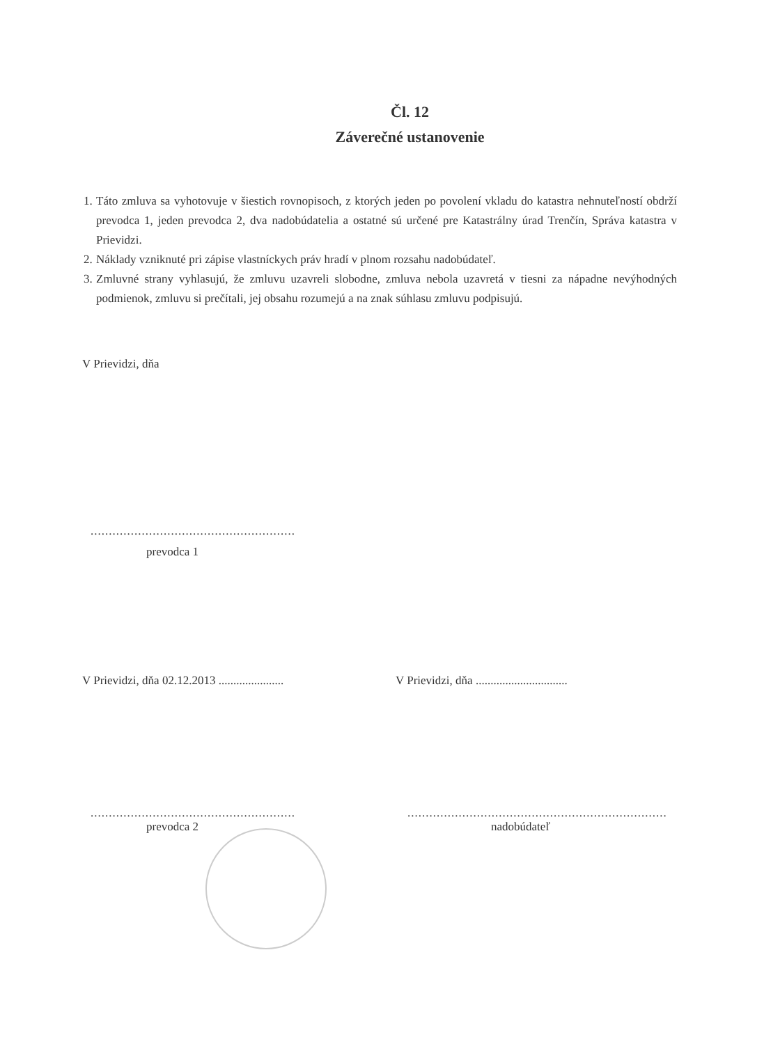Čl. 12
Záverečné ustanovenie
1. Táto zmluva sa vyhotovuje v šiestich rovnopisoch, z ktorých jeden po povolení vkladu do katastra nehnuteľností obdrží prevodca 1, jeden prevodca 2, dva nadobúdatelia a ostatné sú určené pre Katastrálny úrad Trenčín, Správa katastra v Prievidzi.
2. Náklady vzniknuté pri zápise vlastníckych práv hradí v plnom rozsahu nadobúdateľ.
3. Zmluvné strany vyhlasujú, že zmluvu uzavreli slobodne, zmluva nebola uzavretá v tiesni za nápadne nevýhodných podmienok, zmluvu si prečítali, jej obsahu rozumejú a na znak súhlasu zmluvu podpisujú.
V Prievidzi, dňa
........................................................
prevodca 1
V Prievidzi, dňa 02.12.2013 ......................
V Prievidzi, dňa ...............................
........................................................
prevodca 2
.......................................................................
nadobúdateľ